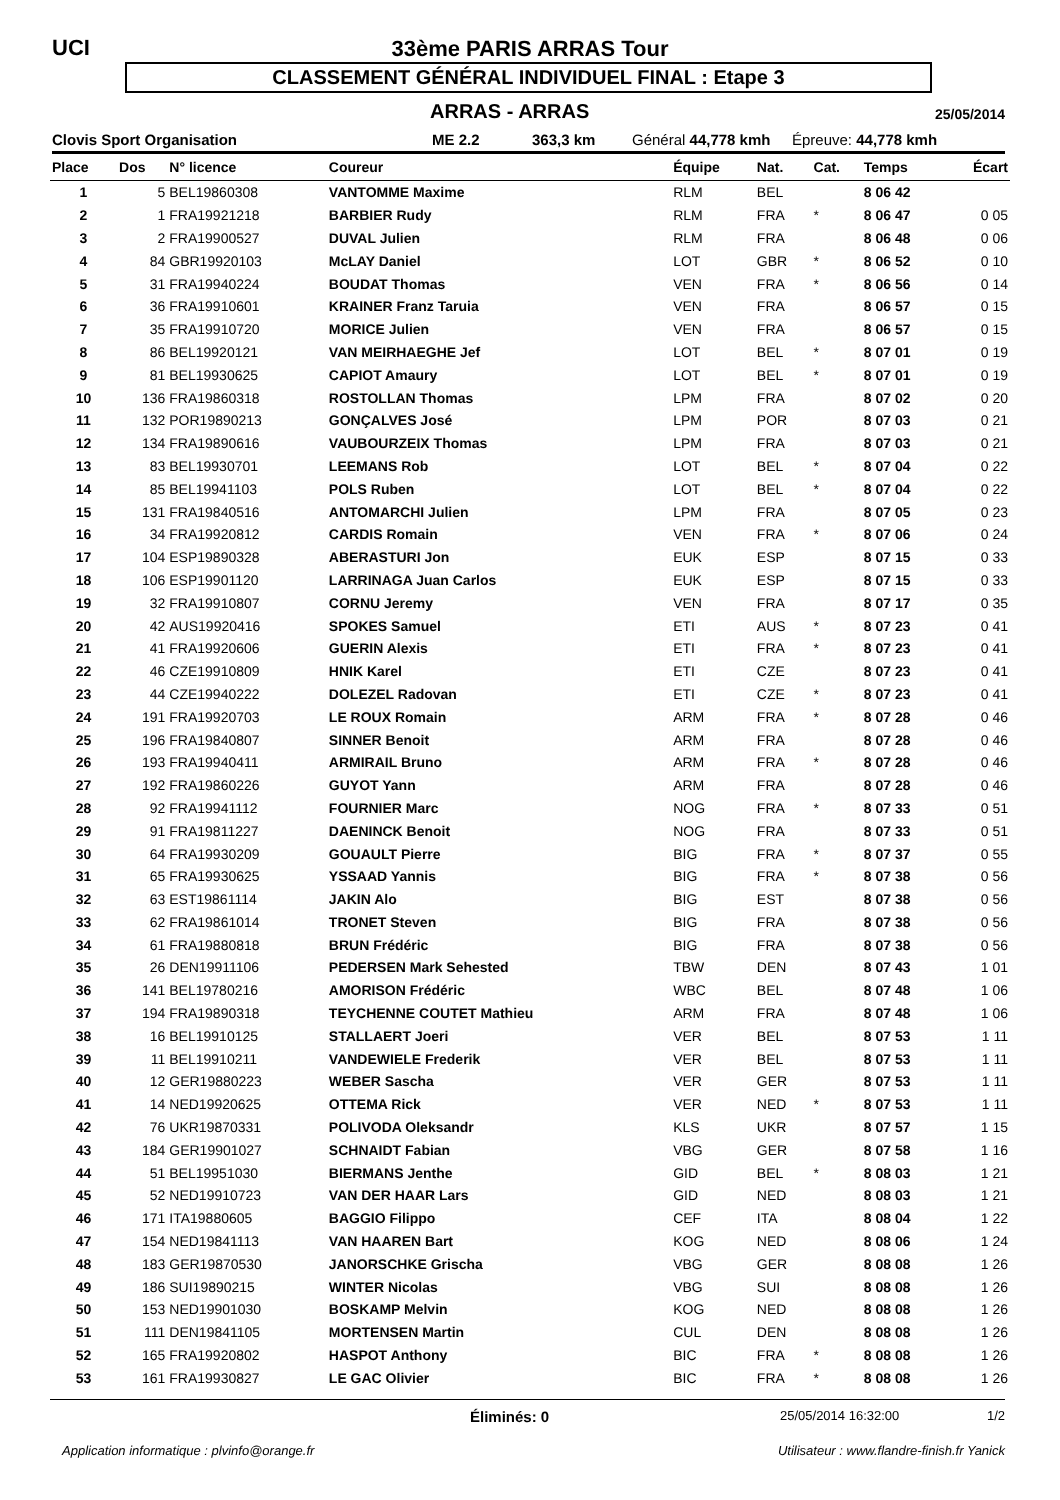UCI
33ème PARIS ARRAS Tour
CLASSEMENT GÉNÉRAL INDIVIDUEL FINAL : Etape 3
ARRAS - ARRAS 25/05/2014
Clovis Sport Organisation ME 2.2 363,3 km Général 44,778 kmh Épreuve: 44,778 kmh
| Place | Dos | N° licence | Coureur | Équipe | Nat. | Cat. | Temps | Écart |
| --- | --- | --- | --- | --- | --- | --- | --- | --- |
| 1 | 5 | BEL19860308 | VANTOMME Maxime | RLM | BEL | | 8 06 42 | |
| 2 | 1 | FRA19921218 | BARBIER Rudy | RLM | FRA | * | 8 06 47 | 0 05 |
| 3 | 2 | FRA19900527 | DUVAL Julien | RLM | FRA | | 8 06 48 | 0 06 |
| 4 | 84 | GBR19920103 | McLAY Daniel | LOT | GBR | * | 8 06 52 | 0 10 |
| 5 | 31 | FRA19940224 | BOUDAT Thomas | VEN | FRA | * | 8 06 56 | 0 14 |
| 6 | 36 | FRA19910601 | KRAINER Franz Taruia | VEN | FRA | | 8 06 57 | 0 15 |
| 7 | 35 | FRA19910720 | MORICE Julien | VEN | FRA | | 8 06 57 | 0 15 |
| 8 | 86 | BEL19920121 | VAN MEIRHAEGHE Jef | LOT | BEL | * | 8 07 01 | 0 19 |
| 9 | 81 | BEL19930625 | CAPIOT Amaury | LOT | BEL | * | 8 07 01 | 0 19 |
| 10 | 136 | FRA19860318 | ROSTOLLAN Thomas | LPM | FRA | | 8 07 02 | 0 20 |
| 11 | 132 | POR19890213 | GONÇALVES José | LPM | POR | | 8 07 03 | 0 21 |
| 12 | 134 | FRA19890616 | VAUBOURZEIX Thomas | LPM | FRA | | 8 07 03 | 0 21 |
| 13 | 83 | BEL19930701 | LEEMANS Rob | LOT | BEL | * | 8 07 04 | 0 22 |
| 14 | 85 | BEL19941103 | POLS Ruben | LOT | BEL | * | 8 07 04 | 0 22 |
| 15 | 131 | FRA19840516 | ANTOMARCHI Julien | LPM | FRA | | 8 07 05 | 0 23 |
| 16 | 34 | FRA19920812 | CARDIS Romain | VEN | FRA | * | 8 07 06 | 0 24 |
| 17 | 104 | ESP19890328 | ABERASTURI Jon | EUK | ESP | | 8 07 15 | 0 33 |
| 18 | 106 | ESP19901120 | LARRINAGA Juan Carlos | EUK | ESP | | 8 07 15 | 0 33 |
| 19 | 32 | FRA19910807 | CORNU Jeremy | VEN | FRA | | 8 07 17 | 0 35 |
| 20 | 42 | AUS19920416 | SPOKES Samuel | ETI | AUS | * | 8 07 23 | 0 41 |
| 21 | 41 | FRA19920606 | GUERIN Alexis | ETI | FRA | * | 8 07 23 | 0 41 |
| 22 | 46 | CZE19910809 | HNIK Karel | ETI | CZE | | 8 07 23 | 0 41 |
| 23 | 44 | CZE19940222 | DOLEZEL Radovan | ETI | CZE | * | 8 07 23 | 0 41 |
| 24 | 191 | FRA19920703 | LE ROUX Romain | ARM | FRA | * | 8 07 28 | 0 46 |
| 25 | 196 | FRA19840807 | SINNER Benoit | ARM | FRA | | 8 07 28 | 0 46 |
| 26 | 193 | FRA19940411 | ARMIRAIL Bruno | ARM | FRA | * | 8 07 28 | 0 46 |
| 27 | 192 | FRA19860226 | GUYOT Yann | ARM | FRA | | 8 07 28 | 0 46 |
| 28 | 92 | FRA19941112 | FOURNIER Marc | NOG | FRA | * | 8 07 33 | 0 51 |
| 29 | 91 | FRA19811227 | DAENINCK Benoit | NOG | FRA | | 8 07 33 | 0 51 |
| 30 | 64 | FRA19930209 | GOUAULT Pierre | BIG | FRA | * | 8 07 37 | 0 55 |
| 31 | 65 | FRA19930625 | YSSAAD Yannis | BIG | FRA | * | 8 07 38 | 0 56 |
| 32 | 63 | EST19861114 | JAKIN Alo | BIG | EST | | 8 07 38 | 0 56 |
| 33 | 62 | FRA19861014 | TRONET Steven | BIG | FRA | | 8 07 38 | 0 56 |
| 34 | 61 | FRA19880818 | BRUN Frédéric | BIG | FRA | | 8 07 38 | 0 56 |
| 35 | 26 | DEN19911106 | PEDERSEN Mark Sehested | TBW | DEN | | 8 07 43 | 1 01 |
| 36 | 141 | BEL19780216 | AMORISON Frédéric | WBC | BEL | | 8 07 48 | 1 06 |
| 37 | 194 | FRA19890318 | TEYCHENNE COUTET Mathieu | ARM | FRA | | 8 07 48 | 1 06 |
| 38 | 16 | BEL19910125 | STALLAERT Joeri | VER | BEL | | 8 07 53 | 1 11 |
| 39 | 11 | BEL19910211 | VANDEWIELE Frederik | VER | BEL | | 8 07 53 | 1 11 |
| 40 | 12 | GER19880223 | WEBER Sascha | VER | GER | | 8 07 53 | 1 11 |
| 41 | 14 | NED19920625 | OTTEMA Rick | VER | NED | * | 8 07 53 | 1 11 |
| 42 | 76 | UKR19870331 | POLIVODA Oleksandr | KLS | UKR | | 8 07 57 | 1 15 |
| 43 | 184 | GER19901027 | SCHNAIDT Fabian | VBG | GER | | 8 07 58 | 1 16 |
| 44 | 51 | BEL19951030 | BIERMANS Jenthe | GID | BEL | * | 8 08 03 | 1 21 |
| 45 | 52 | NED19910723 | VAN DER HAAR Lars | GID | NED | | 8 08 03 | 1 21 |
| 46 | 171 | ITA19880605 | BAGGIO Filippo | CEF | ITA | | 8 08 04 | 1 22 |
| 47 | 154 | NED19841113 | VAN HAAREN Bart | KOG | NED | | 8 08 06 | 1 24 |
| 48 | 183 | GER19870530 | JANORSCHKE Grischa | VBG | GER | | 8 08 08 | 1 26 |
| 49 | 186 | SUI19890215 | WINTER Nicolas | VBG | SUI | | 8 08 08 | 1 26 |
| 50 | 153 | NED19901030 | BOSKAMP Melvin | KOG | NED | | 8 08 08 | 1 26 |
| 51 | 111 | DEN19841105 | MORTENSEN Martin | CUL | DEN | | 8 08 08 | 1 26 |
| 52 | 165 | FRA19920802 | HASPOT Anthony | BIC | FRA | * | 8 08 08 | 1 26 |
| 53 | 161 | FRA19930827 | LE GAC Olivier | BIC | FRA | * | 8 08 08 | 1 26 |
Éliminés: 0 25/05/2014 16:32:00 1/2
Application informatique : plvinfo@orange.fr Utilisateur : www.flandre-finish.fr Yanick